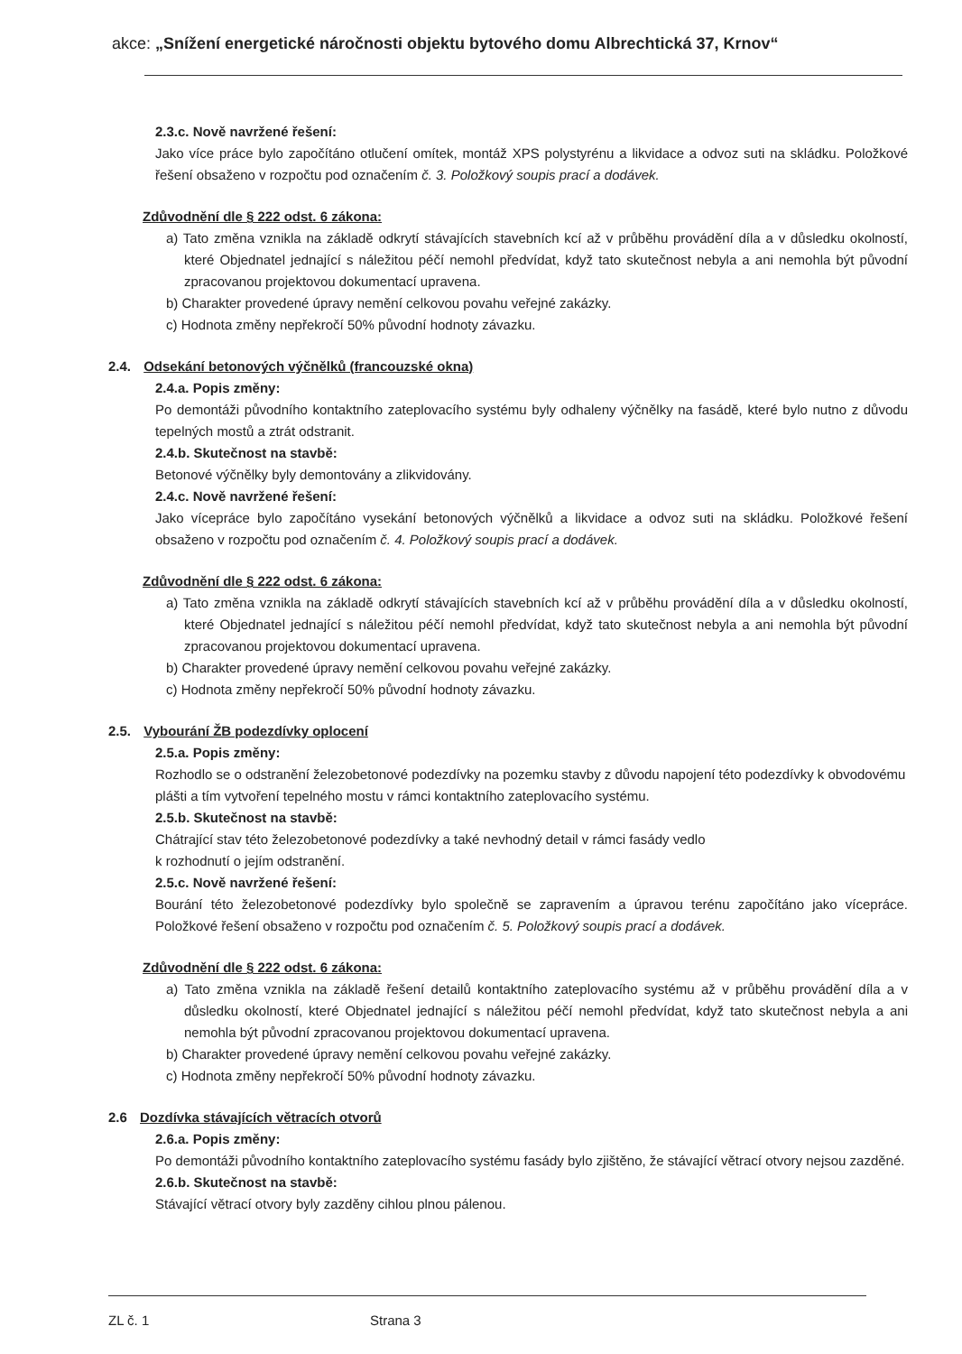akce: „Snížení energetické náročnosti objektu bytového domu Albrechtická 37, Krnov“
2.3.c. Nově navržené řešení:
Jako více práce bylo započítáno otlučení omítek, montáž XPS polystyrénu a likvidace a odvoz suti na skládku. Položkové řešení obsaženo v rozpočtu pod označením č. 3. Položkový soupis prací a dodávek.
Zdůvodnění dle § 222 odst. 6 zákona:
a) Tato změna vznikla na základě odkrytí stávajících stavebních kcí až v průběhu provádění díla a v důsledku okolností, které Objednatel jednající s náležitou péčí nemohl předvídat, když tato skutečnost nebyla a ani nemohla být původní zpracovanou projektovou dokumentací upravena.
b) Charakter provedené úpravy nemění celkovou povahu veřejné zakázky.
c) Hodnota změny nepřekročí 50% původní hodnoty závazku.
2.4. Odsekání betonových výčnělků (francouzské okna)
2.4.a. Popis změny:
Po demontáži původního kontaktního zateplovacího systému byly odhaleny výčnělky na fasádě, které bylo nutno z důvodu tepelných mostů a ztrát odstranit.
2.4.b. Skutečnost na stavbě:
Betonové výčnělky byly demontovány a zlikvidovány.
2.4.c. Nově navržené řešení:
Jako vícepráce bylo započítáno vysekání betonových výčnělků a likvidace a odvoz suti na skládku. Položkové řešení obsaženo v rozpočtu pod označením č. 4. Položkový soupis prací a dodávek.
Zdůvodnění dle § 222 odst. 6 zákona:
a) Tato změna vznikla na základě odkrytí stávajících stavebních kcí až v průběhu provádění díla a v důsledku okolností, které Objednatel jednající s náležitou péčí nemohl předvídat, když tato skutečnost nebyla a ani nemohla být původní zpracovanou projektovou dokumentací upravena.
b) Charakter provedené úpravy nemění celkovou povahu veřejné zakázky.
c) Hodnota změny nepřekročí 50% původní hodnoty závazku.
2.5. Vybourání ŽB podezdívky oplocení
2.5.a. Popis změny:
Rozhodlo se o odstranění železobetonové podezdívky na pozemku stavby z důvodu napojení této podezdívky k obvodovému plášti a tím vytvoření tepelného mostu v rámci kontaktního zateplovacího systému.
2.5.b. Skutečnost na stavbě:
Chátrající stav této železobetonové podezdívky a také nevhodný detail v rámci fasády vedlo
k rozhodnutí o jejím odstranění.
2.5.c. Nově navržené řešení:
Bourání této železobetonové podezdívky bylo společně se zapravením a úpravou terénu započítáno jako vícepráce. Položkové řešení obsaženo v rozpočtu pod označením č. 5. Položkový soupis prací a dodávek.
Zdůvodnění dle § 222 odst. 6 zákona:
a) Tato změna vznikla na základě řešení detailů kontaktního zateplovacího systému až v průběhu provádění díla a v důsledku okolností, které Objednatel jednající s náležitou péčí nemohl předvídat, když tato skutečnost nebyla a ani nemohla být původní zpracovanou projektovou dokumentací upravena.
b) Charakter provedené úpravy nemění celkovou povahu veřejné zakázky.
c) Hodnota změny nepřekročí 50% původní hodnoty závazku.
2.6 Dozdívka stávajících větracích otvorů
2.6.a. Popis změny:
Po demontáži původního kontaktního zateplovacího systému fasády bylo zjištěno, že stávající větrací otvory nejsou zazděné.
2.6.b. Skutečnost na stavbě:
Stávající větrací otvory byly zazděny cihlou plnou pálenou.
ZL č. 1 Strana 3